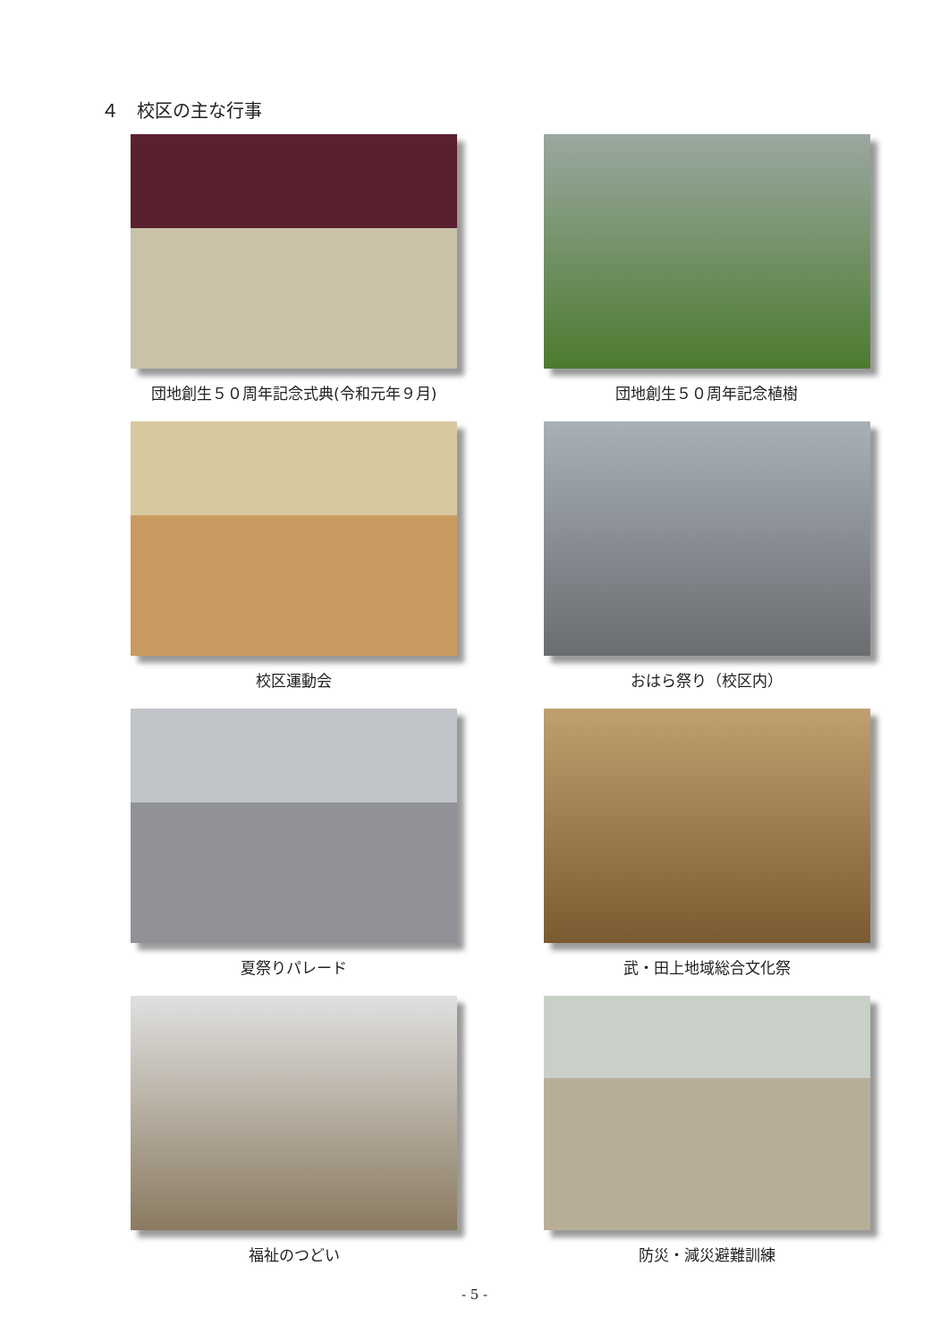４　校区の主な行事
団地創生５０周年記念式典(令和元年９月)
団地創生５０周年記念植樹
校区運動会
おはら祭り（校区内）
夏祭りパレード
武・田上地域総合文化祭
福祉のつどい
防災・減災避難訓練
- 5 -